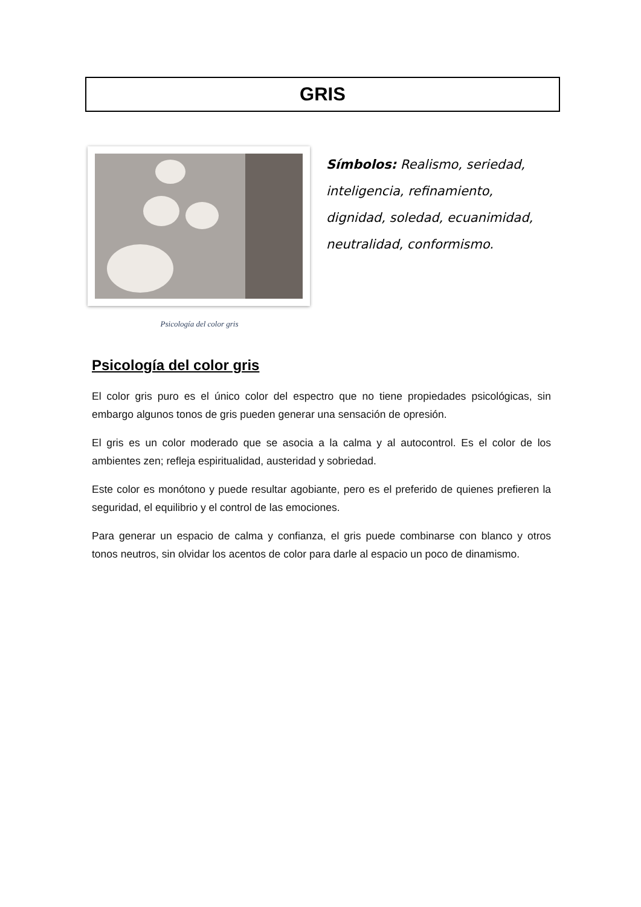GRIS
Psicología del color gris
Símbolos: Realismo, seriedad, inteligencia, refinamiento, dignidad, soledad, ecuanimidad, neutralidad, conformismo.
Psicología del color gris
El color gris puro es el único color del espectro que no tiene propiedades psicológicas, sin embargo algunos tonos de gris pueden generar una sensación de opresión.
El gris es un color moderado que se asocia a la calma y al autocontrol. Es el color de los ambientes zen; refleja espiritualidad, austeridad y sobriedad.
Este color es monótono y puede resultar agobiante, pero es el preferido de quienes prefieren la seguridad, el equilibrio y el control de las emociones.
Para generar un espacio de calma y confianza, el gris puede combinarse con blanco y otros tonos neutros, sin olvidar los acentos de color para darle al espacio un poco de dinamismo.